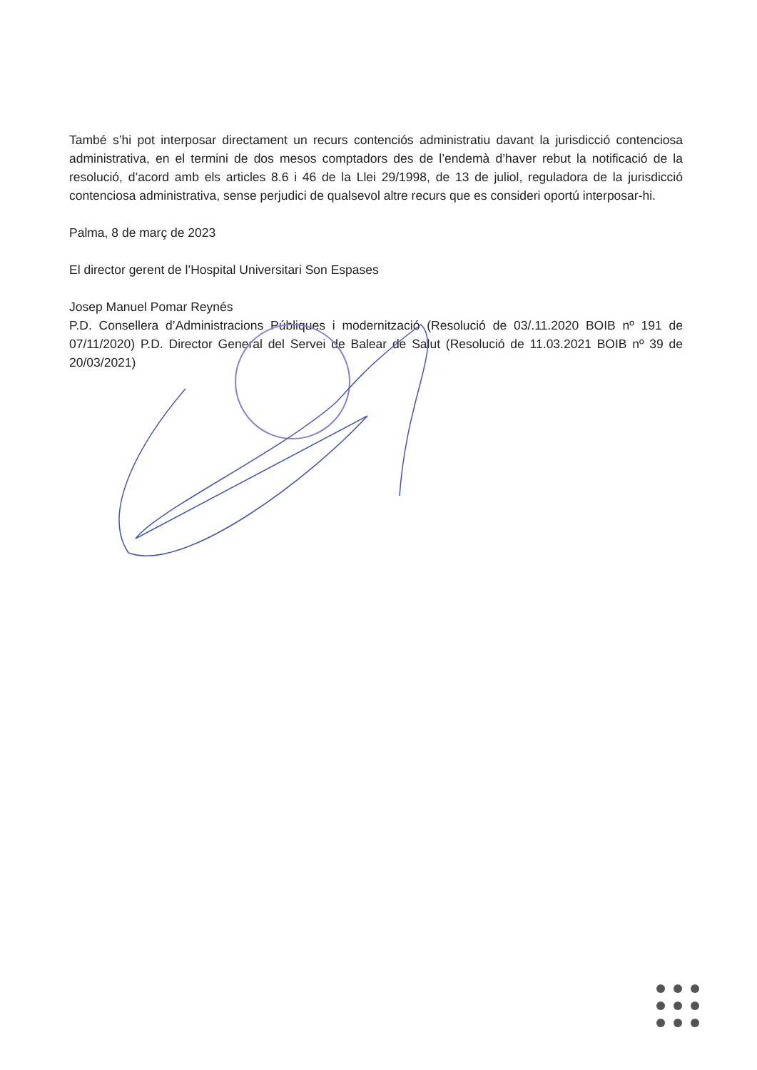També s’hi pot interposar directament un recurs contenciós administratiu davant la jurisdicció contenciosa administrativa, en el termini de dos mesos comptadors des de l’endemà d’haver rebut la notificació de la resolució, d’acord amb els articles 8.6 i 46 de la Llei 29/1998, de 13 de juliol, reguladora de la jurisdicció contenciosa administrativa, sense perjudici de qualsevol altre recurs que es consideri oportú interposar-hi.
Palma, 8 de març de 2023
El director gerent de l’Hospital Universitari Son Espases
Josep Manuel Pomar Reynés
P.D. Consellera d’Administracions Públiques i modernització (Resolució de 03/.11.2020 BOIB nº 191 de 07/11/2020) P.D. Director General del Servei de Balear de Salut (Resolució de 11.03.2021 BOIB nº 39 de 20/03/2021)